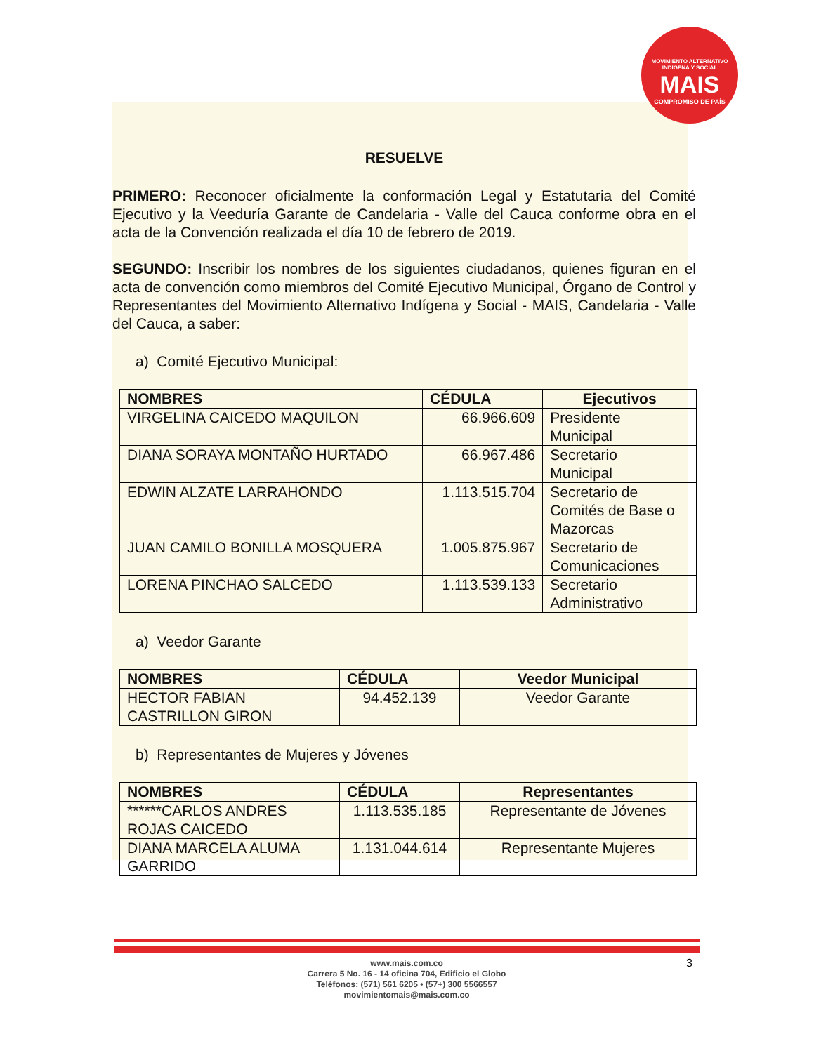MOVIMIENTO ALTERNATIVO INDÍGENA Y SOCIAL
MAIS
COMPROMISO DE PAÍS
RESUELVE
PRIMERO: Reconocer oficialmente la conformación Legal y Estatutaria del Comité Ejecutivo y la Veeduría Garante de Candelaria - Valle del Cauca conforme obra en el acta de la Convención realizada el día 10 de febrero de 2019.
SEGUNDO: Inscribir los nombres de los siguientes ciudadanos, quienes figuran en el acta de convención como miembros del Comité Ejecutivo Municipal, Órgano de Control y Representantes del Movimiento Alternativo Indígena y Social - MAIS, Candelaria - Valle del Cauca, a saber:
a) Comité Ejecutivo Municipal:
| NOMBRES | CÉDULA | Ejecutivos |
| --- | --- | --- |
| VIRGELINA CAICEDO MAQUILON | 66.966.609 | Presidente Municipal |
| DIANA SORAYA MONTAÑO HURTADO | 66.967.486 | Secretario Municipal |
| EDWIN ALZATE LARRAHONDO | 1.113.515.704 | Secretario de Comités de Base o Mazorcas |
| JUAN CAMILO BONILLA MOSQUERA | 1.005.875.967 | Secretario de Comunicaciones |
| LORENA PINCHAO SALCEDO | 1.113.539.133 | Secretario Administrativo |
a) Veedor Garante
| NOMBRES | CÉDULA | Veedor Municipal |
| --- | --- | --- |
| HECTOR FABIAN CASTRILLON GIRON | 94.452.139 | Veedor Garante |
b) Representantes de Mujeres y Jóvenes
| NOMBRES | CÉDULA | Representantes |
| --- | --- | --- |
| ******CARLOS ANDRES ROJAS CAICEDO | 1.113.535.185 | Representante de Jóvenes |
| DIANA MARCELA ALUMA GARRIDO | 1.131.044.614 | Representante Mujeres |
www.mais.com.co
Carrera 5 No. 16 - 14 oficina 704, Edificio el Globo
Teléfonos: (571) 561 6205 • (57+) 300 5566557
movimientomais@mais.com.co
3